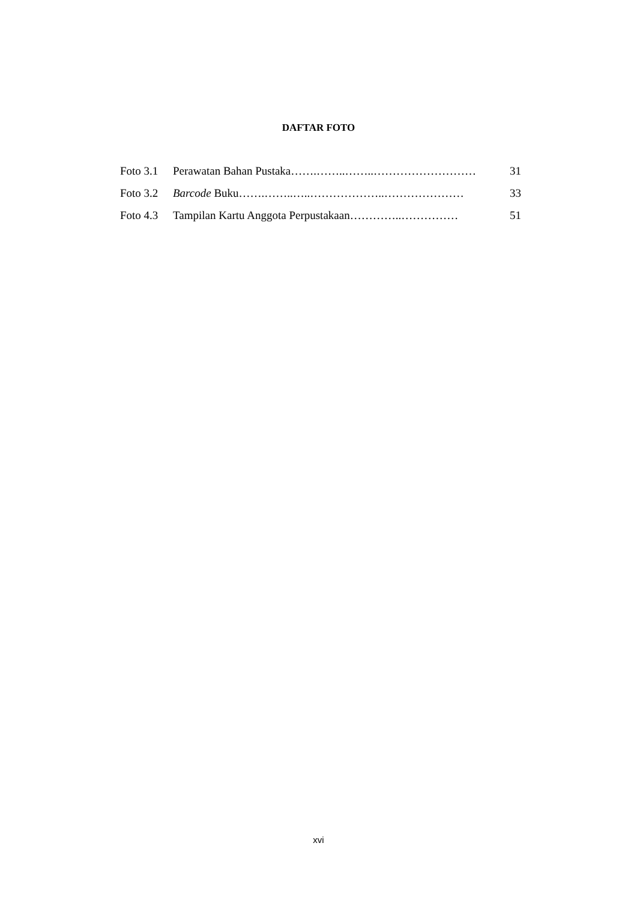DAFTAR FOTO
| Foto 3.1 | Perawatan Bahan Pustaka…….……..……..……………………… | 31 |
| Foto 3.2 | Barcode Buku…….……..…..………………..………………… | 33 |
| Foto 4.3 | Tampilan Kartu Anggota Perpustakaan…………..…………… | 51 |
xvi